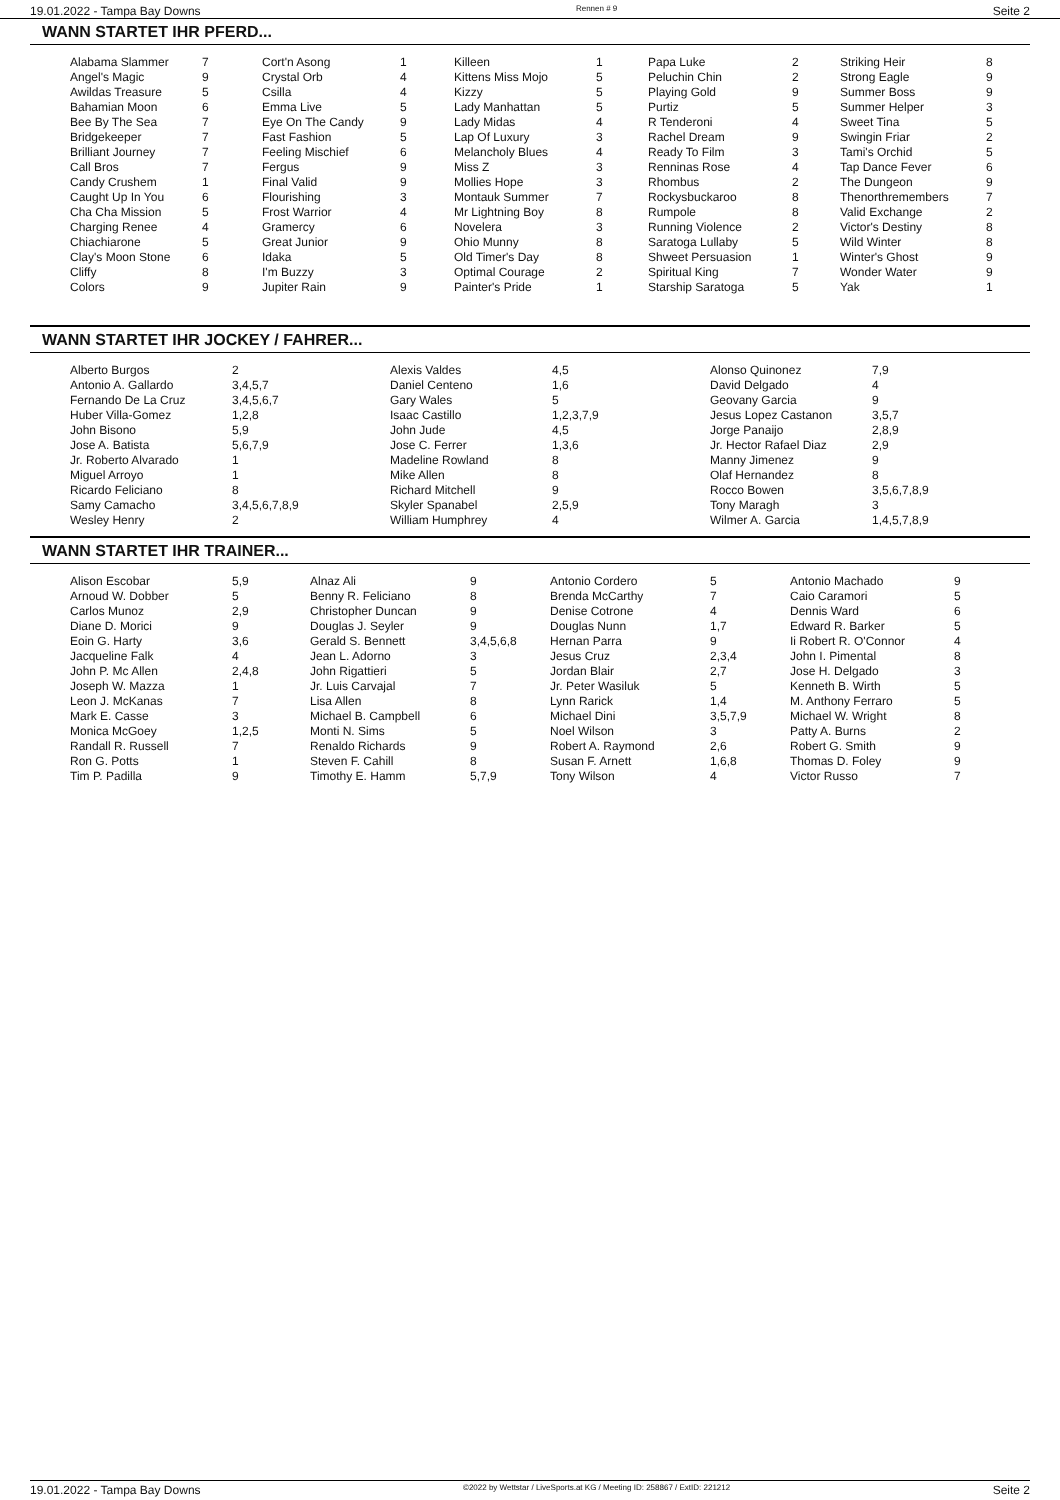19.01.2022 - Tampa Bay Downs Rennen # 9 Seite 2
WANN STARTET IHR PFERD...
| Alabama Slammer | 7 | Cort'n Asong | 1 | Killeen | 1 | Papa Luke | 2 | Striking Heir | 8 |
| Angel's Magic | 9 | Crystal Orb | 4 | Kittens Miss Mojo | 5 | Peluchin Chin | 2 | Strong Eagle | 9 |
| Awildas Treasure | 5 | Csilla | 4 | Kizzy | 5 | Playing Gold | 9 | Summer Boss | 9 |
| Bahamian Moon | 6 | Emma Live | 5 | Lady Manhattan | 5 | Purtiz | 5 | Summer Helper | 3 |
| Bee By The Sea | 7 | Eye On The Candy | 9 | Lady Midas | 4 | R Tenderoni | 4 | Sweet Tina | 5 |
| Bridgekeeper | 7 | Fast Fashion | 5 | Lap Of Luxury | 3 | Rachel Dream | 9 | Swingin Friar | 2 |
| Brilliant Journey | 7 | Feeling Mischief | 6 | Melancholy Blues | 4 | Ready To Film | 3 | Tami's Orchid | 5 |
| Call Bros | 7 | Fergus | 9 | Miss Z | 3 | Renninas Rose | 4 | Tap Dance Fever | 6 |
| Candy Crushem | 1 | Final Valid | 9 | Mollies Hope | 3 | Rhombus | 2 | The Dungeon | 9 |
| Caught Up In You | 6 | Flourishing | 3 | Montauk Summer | 7 | Rockysbuckaroo | 8 | Thenorthremembers | 7 |
| Cha Cha Mission | 5 | Frost Warrior | 4 | Mr Lightning Boy | 8 | Rumpole | 8 | Valid Exchange | 2 |
| Charging Renee | 4 | Gramercy | 6 | Novelera | 3 | Running Violence | 2 | Victor's Destiny | 8 |
| Chiachiarone | 5 | Great Junior | 9 | Ohio Munny | 8 | Saratoga Lullaby | 5 | Wild Winter | 8 |
| Clay's Moon Stone | 6 | Idaka | 5 | Old Timer's Day | 8 | Shweet Persuasion | 1 | Winter's Ghost | 9 |
| Cliffy | 8 | I'm Buzzy | 3 | Optimal Courage | 2 | Spiritual King | 7 | Wonder Water | 9 |
| Colors | 9 | Jupiter Rain | 9 | Painter's Pride | 1 | Starship Saratoga | 5 | Yak | 1 |
WANN STARTET IHR JOCKEY / FAHRER...
| Alberto Burgos | 2 | Alexis Valdes | 4,5 | Alonso Quinonez | 7,9 |
| Antonio A. Gallardo | 3,4,5,7 | Daniel Centeno | 1,6 | David Delgado | 4 |
| Fernando De La Cruz | 3,4,5,6,7 | Gary Wales | 5 | Geovany Garcia | 9 |
| Huber Villa-Gomez | 1,2,8 | Isaac Castillo | 1,2,3,7,9 | Jesus Lopez Castanon | 3,5,7 |
| John Bisono | 5,9 | John Jude | 4,5 | Jorge Panaijo | 2,8,9 |
| Jose A. Batista | 5,6,7,9 | Jose C. Ferrer | 1,3,6 | Jr. Hector Rafael Diaz | 2,9 |
| Jr. Roberto Alvarado | 1 | Madeline Rowland | 8 | Manny Jimenez | 9 |
| Miguel Arroyo | 1 | Mike Allen | 8 | Olaf Hernandez | 8 |
| Ricardo Feliciano | 8 | Richard Mitchell | 9 | Rocco Bowen | 3,5,6,7,8,9 |
| Samy Camacho | 3,4,5,6,7,8,9 | Skyler Spanabel | 2,5,9 | Tony Maragh | 3 |
| Wesley Henry | 2 | William Humphrey | 4 | Wilmer A. Garcia | 1,4,5,7,8,9 |
WANN STARTET IHR TRAINER...
| Alison Escobar | 5,9 | Alnaz Ali | 9 | Antonio Cordero | 5 | Antonio Machado | 9 |
| Arnoud W. Dobber | 5 | Benny R. Feliciano | 8 | Brenda McCarthy | 7 | Caio Caramori | 5 |
| Carlos Munoz | 2,9 | Christopher Duncan | 9 | Denise Cotrone | 4 | Dennis Ward | 6 |
| Diane D. Morici | 9 | Douglas J. Seyler | 9 | Douglas Nunn | 1,7 | Edward R. Barker | 5 |
| Eoin G. Harty | 3,6 | Gerald S. Bennett | 3,4,5,6,8 | Hernan Parra | 9 | Ii Robert R. O'Connor | 4 |
| Jacqueline Falk | 4 | Jean L. Adorno | 3 | Jesus Cruz | 2,3,4 | John I. Pimental | 8 |
| John P. Mc Allen | 2,4,8 | John Rigattieri | 5 | Jordan Blair | 2,7 | Jose H. Delgado | 3 |
| Joseph W. Mazza | 1 | Jr. Luis Carvajal | 7 | Jr. Peter Wasiluk | 5 | Kenneth B. Wirth | 5 |
| Leon J. McKanas | 7 | Lisa Allen | 8 | Lynn Rarick | 1,4 | M. Anthony Ferraro | 5 |
| Mark E. Casse | 3 | Michael B. Campbell | 6 | Michael Dini | 3,5,7,9 | Michael W. Wright | 8 |
| Monica McGoey | 1,2,5 | Monti N. Sims | 5 | Noel Wilson | 3 | Patty A. Burns | 2 |
| Randall R. Russell | 7 | Renaldo Richards | 9 | Robert A. Raymond | 2,6 | Robert G. Smith | 9 |
| Ron G. Potts | 1 | Steven F. Cahill | 8 | Susan F. Arnett | 1,6,8 | Thomas D. Foley | 9 |
| Tim P. Padilla | 9 | Timothy E. Hamm | 5,7,9 | Tony Wilson | 4 | Victor Russo | 7 |
19.01.2022 - Tampa Bay Downs ©2022 by Wettstar / LiveSports.at KG / Meeting ID: 258867 / ExtID: 221212 Seite 2